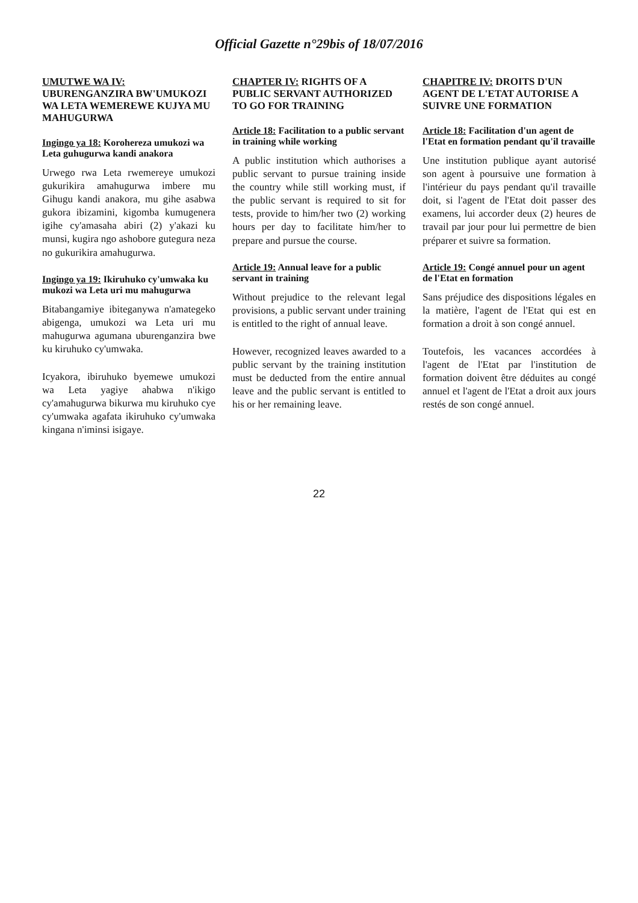Official Gazette n°29bis of 18/07/2016
UMUTWE WA IV: UBURENGANZIRA BW'UMUKOZI WA LETA WEMEREWE KUJYA MU MAHUGURWA
Ingingo ya 18: Korohereza umukozi wa Leta guhugurwa kandi anakora
Urwego rwa Leta rwemereye umukozi gukurikira amahugurwa imbere mu Gihugu kandi anakora, mu gihe asabwa gukora ibizamini, kigomba kumugenera igihe cy'amasaha abiri (2) y'akazi ku munsi, kugira ngo ashobore gutegura neza no gukurikira amahugurwa.
Ingingo ya 19: Ikiruhuko cy'umwaka ku mukozi wa Leta uri mu mahugurwa
Bitabangamiye ibiteganywa n'amategeko abigenga, umukozi wa Leta uri mu mahugurwa agumana uburenganzira bwe ku kiruhuko cy'umwaka.
Icyakora, ibiruhuko byemewe umukozi wa Leta yagiye ahabwa n'ikigo cy'amahugurwa bikurwa mu kiruhuko cye cy'umwaka agafata ikiruhuko cy'umwaka kingana n'iminsi isigaye.
CHAPTER IV: RIGHTS OF A PUBLIC SERVANT AUTHORIZED TO GO FOR TRAINING
Article 18: Facilitation to a public servant in training while working
A public institution which authorises a public servant to pursue training inside the country while still working must, if the public servant is required to sit for tests, provide to him/her two (2) working hours per day to facilitate him/her to prepare and pursue the course.
Article 19: Annual leave for a public servant in training
Without prejudice to the relevant legal provisions, a public servant under training is entitled to the right of annual leave.
However, recognized leaves awarded to a public servant by the training institution must be deducted from the entire annual leave and the public servant is entitled to his or her remaining leave.
CHAPITRE IV: DROITS D'UN AGENT DE L'ETAT AUTORISE A SUIVRE UNE FORMATION
Article 18: Facilitation d'un agent de l'Etat en formation pendant qu'il travaille
Une institution publique ayant autorisé son agent à poursuive une formation à l'intérieur du pays pendant qu'il travaille doit, si l'agent de l'Etat doit passer des examens, lui accorder deux (2) heures de travail par jour pour lui permettre de bien préparer et suivre sa formation.
Article 19: Congé annuel pour un agent de l'Etat en formation
Sans préjudice des dispositions légales en la matière, l'agent de l'Etat qui est en formation a droit à son congé annuel.
Toutefois, les vacances accordées à l'agent de l'Etat par l'institution de formation doivent être déduites au congé annuel et l'agent de l'Etat a droit aux jours restés de son congé annuel.
22